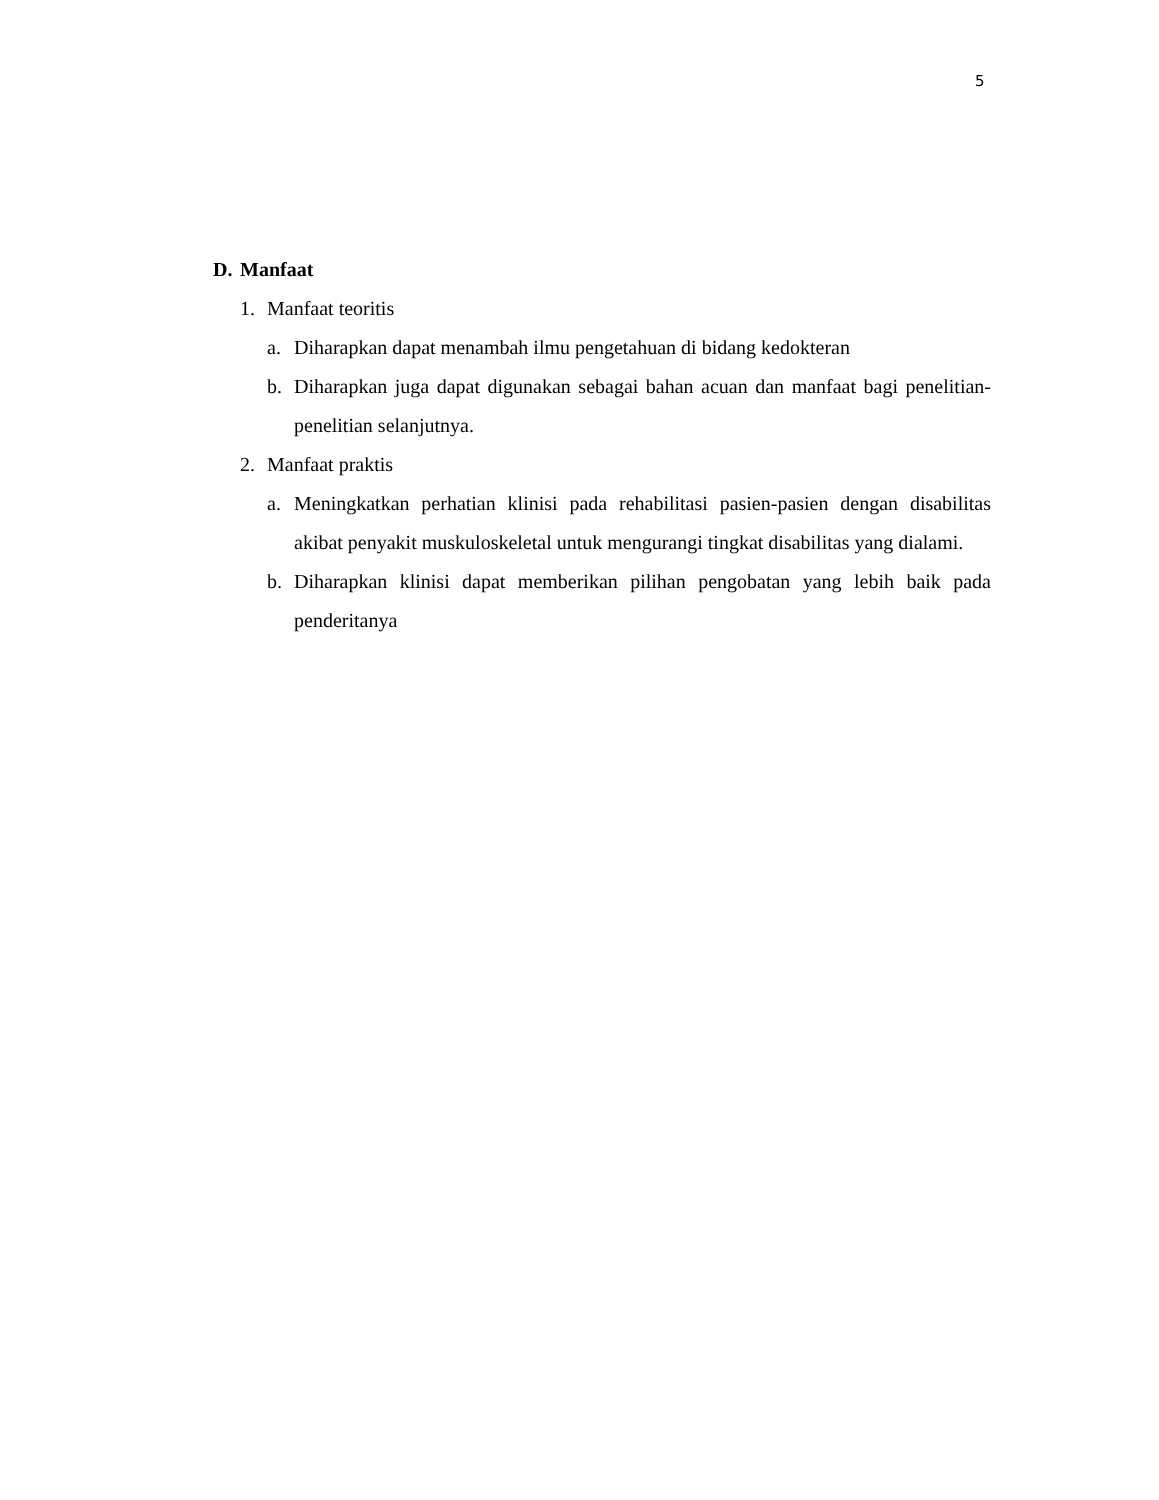5
D. Manfaat
1. Manfaat teoritis
a. Diharapkan dapat menambah ilmu pengetahuan di bidang kedokteran
b. Diharapkan juga dapat digunakan sebagai bahan acuan dan manfaat bagi penelitian-penelitian selanjutnya.
2. Manfaat praktis
a. Meningkatkan perhatian klinisi pada rehabilitasi pasien-pasien dengan disabilitas akibat penyakit muskuloskeletal untuk mengurangi tingkat disabilitas yang dialami.
b. Diharapkan klinisi dapat memberikan pilihan pengobatan yang lebih baik pada penderitanya